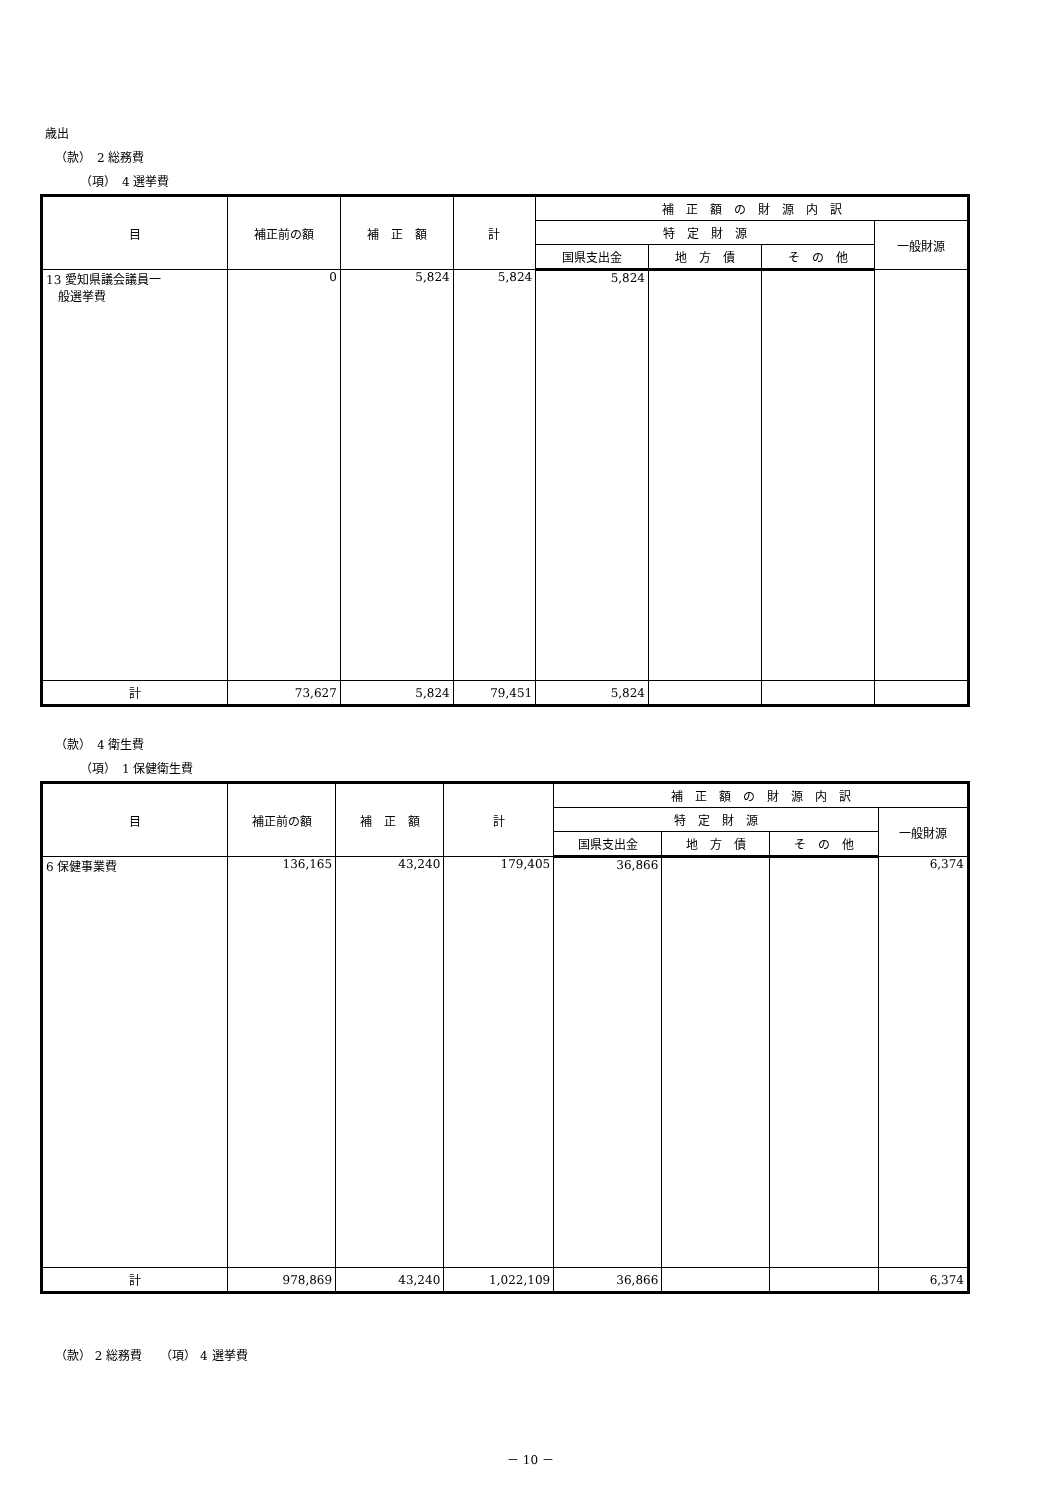歳出
（款）　2 総務費
（項）　4 選挙費
| 目 | 補正前の額 | 補 正 額 | 計 | 補 正 額 の 財 源 内 訳 | | | |
| --- | --- | --- | --- | --- | --- | --- | --- |
| | | | | 特 定 財 源 | | | 一般財源 |
| | | | | 国県支出金 | 地 方 債 | そ の 他 | |
| 13 愛知県議会議員一 般選挙費 | 0 | 5,824 | 5,824 | 5,824 | | | |
| 計 | 73,627 | 5,824 | 79,451 | 5,824 | | | |
（款）　4 衛生費
（項）　1 保健衛生費
| 目 | 補正前の額 | 補 正 額 | 計 | 補 正 額 の 財 源 内 訳 | | | |
| --- | --- | --- | --- | --- | --- | --- | --- |
| | | | | 特 定 財 源 | | | 一般財源 |
| | | | | 国県支出金 | 地 方 債 | そ の 他 | |
| 6 保健事業費 | 136,165 | 43,240 | 179,405 | 36,866 | | | 6,374 |
| 計 | 978,869 | 43,240 | 1,022,109 | 36,866 | | | 6,374 |
（款） 2 総務費　　（項） 4 選挙費
－ 10 －